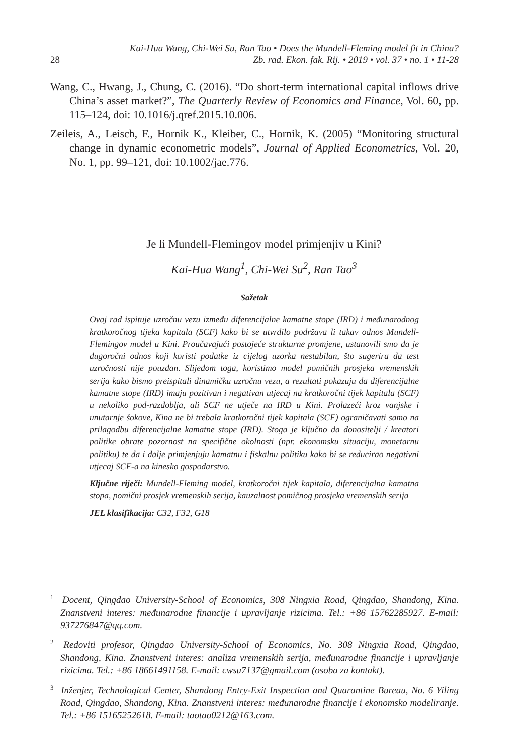Kai-Hua Wang, Chi-Wei Su, Ran Tao • Does the Mundell-Fleming model fit in China?
28 Zb. rad. Ekon. fak. Rij. • 2019 • vol. 37 • no. 1 • 11-28
Wang, C., Hwang, J., Chung, C. (2016). “Do short-term international capital inflows drive China’s asset market?”, The Quarterly Review of Economics and Finance, Vol. 60, pp. 115–124, doi: 10.1016/j.qref.2015.10.006.
Zeileis, A., Leisch, F., Hornik K., Kleiber, C., Hornik, K. (2005) “Monitoring structural change in dynamic econometric models”, Journal of Applied Econometrics, Vol. 20, No. 1, pp. 99–121, doi: 10.1002/jae.776.
Je li Mundell-Flemingov model primjenjiv u Kini?
Kai-Hua Wang<sup>1</sup>, Chi-Wei Su<sup>2</sup>, Ran Tao<sup>3</sup>
Sažetak
Ovaj rad ispituje uzročnu vezu između diferencijalne kamatne stope (IRD) i međunarodnog kratkoročnog tijeka kapitala (SCF) kako bi se utvrdilo podržava li takav odnos Mundell-Flemingov model u Kini. Proučavajući postojeće strukturne promjene, ustanovili smo da je dugoročni odnos koji koristi podatke iz cijelog uzorka nestabilan, što sugerira da test uzročnosti nije pouzdan. Slijedom toga, koristimo model pomičnih prosjeka vremenskih serija kako bismo preispitali dinamičku uzročnu vezu, a rezultati pokazuju da diferencijalne kamatne stope (IRD) imaju pozitivan i negativan utjecaj na kratkoročni tijek kapitala (SCF) u nekoliko pod-razdoblja, ali SCF ne utječe na IRD u Kini. Prolazeći kroz vanjske i unutarnje šokove, Kina ne bi trebala kratkoročni tijek kapitala (SCF) ograničavati samo na prilagodbu diferencijalne kamatne stope (IRD). Stoga je ključno da donositelji / kreatori politike obrate pozornost na specifične okolnosti (npr. ekonomsku situaciju, monetarnu politiku) te da i dalje primjenjuju kamatnu i fiskalnu politiku kako bi se reducirao negativni utjecaj SCF-a na kinesko gospodarstvo.
Ključne riječi: Mundell-Fleming model, kratkoročni tijek kapitala, diferencijalna kamatna stopa, pomični prosjek vremenskih serija, kauzalnost pomičnog prosjeka vremenskih serija
JEL klasifikacija: C32, F32, G18
<sup>1</sup> Docent, Qingdao University-School of Economics, 308 Ningxia Road, Qingdao, Shandong, Kina. Znanstveni interes: međunarodne financije i upravljanje rizicima. Tel.: +86 15762285927. E-mail: 937276847@qq.com.
<sup>2</sup> Redoviti profesor, Qingdao University-School of Economics, No. 308 Ningxia Road, Qingdao, Shandong, Kina. Znanstveni interes: analiza vremenskih serija, međunarodne financije i upravljanje rizicima. Tel.: +86 18661491158. E-mail: cwsu7137@gmail.com (osoba za kontakt).
<sup>3</sup> Inženjer, Technological Center, Shandong Entry-Exit Inspection and Quarantine Bureau, No. 6 Yiling Road, Qingdao, Shandong, Kina. Znanstveni interes: međunarodne financije i ekonomsko modeliranje. Tel.: +86 15165252618. E-mail: taotao0212@163.com.